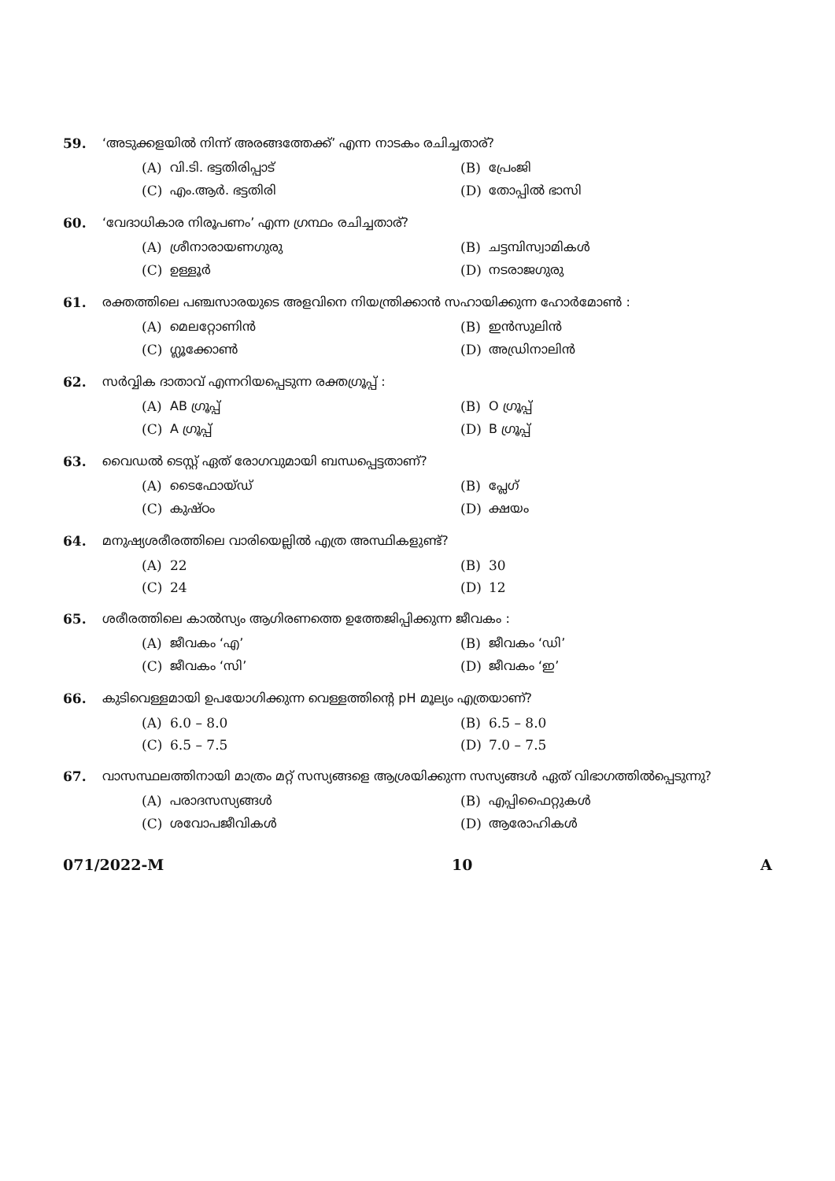59. ‘അടുക്കളയിൽ നിന്ന് അരങ്ങത്തേക്ക്’ എന്ന നാടകം രചിച്ചതാര്?
(A) വി.ടി. ഭട്ടതിരിപ്പാട്
(B) പ്രേംജി
(C) എം.ആർ. ഭട്ടതിരി
(D) തോപ്പിൽ ഭാസി
60. ‘വേദാധികാര നിരൂപണം’ എന്ന ഗ്രന്ഥം രചിച്ചതാര്?
(A) ശ്രീനാരായണഗുരു
(B) ചട്ടമ്പിസ്വാമികൾ
(C) ഉള്ളൂർ
(D) നടരാജഗുരു
61. രക്തത്തിലെ പഞ്ചസാരയുടെ അളവിനെ നിയന്ത്രിക്കാൻ സഹായിക്കുന്ന ഹോർമോൺ :
(A) മെലറ്റോണിൻ
(B) ഇൻസുലിൻ
(C) ഗ്ലൂക്കോൺ
(D) അഡ്രിനാലിൻ
62. സർവ്വിക ദാതാവ് എന്നറിയപ്പെടുന്ന രക്തഗ്രൂപ്പ് :
(A) AB ഗ്രൂപ്പ്
(B) O ഗ്രൂപ്പ്
(C) A ഗ്രൂപ്പ്
(D) B ഗ്രൂപ്പ്
63. വൈഡൽ ടെസ്റ്റ് ഏത് രോഗവുമായി ബന്ധപ്പെട്ടതാണ്?
(A) ടൈഫോയ്ഡ്
(B) പ്ലേഗ്
(C) കുഷ്ഠം
(D) ക്ഷയം
64. മനുഷ്യശരീരത്തിലെ വാരിയെല്ലിൽ എത്ര അസ്ഥികളുണ്ട്?
(A) 22
(B) 30
(C) 24
(D) 12
65. ശരീരത്തിലെ കാൽസ്യം ആഗിരണത്തെ ഉത്തേജിപ്പിക്കുന്ന ജീവകം :
(A) ജീവകം ‘എ’
(B) ജീവകം ‘ഡി’
(C) ജീവകം ‘സി’
(D) ജീവകം ‘ഇ’
66. കുടിവെള്ളമായി ഉപയോഗിക്കുന്ന വെള്ളത്തിന്റെ pH മൂല്യം എത്രയാണ്?
(A) 6.0 – 8.0
(B) 6.5 – 8.0
(C) 6.5 – 7.5
(D) 7.0 – 7.5
67. വാസസ്ഥലത്തിനായി മാത്രം മറ്റ് സസ്യങ്ങളെ ആശ്രയിക്കുന്ന സസ്യങ്ങൾ ഏത് വിഭാഗത്തിൽപ്പെടുന്നു?
(A) പരാദസസ്യങ്ങൾ
(B) എപ്പിഫൈറ്റുകൾ
(C) ശവോപജീവികൾ
(D) ആരോഹികൾ
071/2022-M 10 A